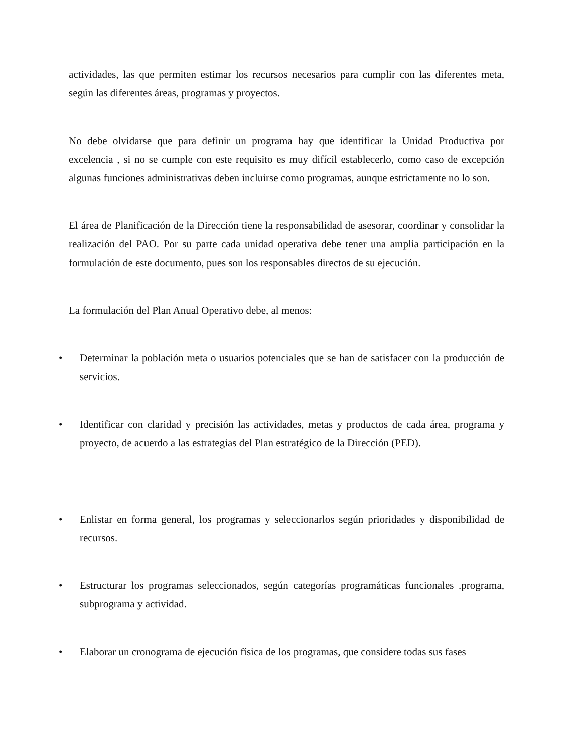actividades, las que permiten estimar los recursos necesarios para cumplir con las diferentes meta, según las diferentes áreas, programas y proyectos.
No debe olvidarse que para definir un programa hay que identificar la Unidad Productiva por excelencia , si no se cumple con este requisito es muy difícil establecerlo, como caso de excepción algunas funciones administrativas deben incluirse como programas, aunque estrictamente no lo son.
El área de Planificación de la Dirección tiene la responsabilidad de asesorar, coordinar y consolidar la realización del PAO. Por su parte cada unidad operativa debe tener una amplia participación en la formulación de este documento, pues son los responsables directos de su ejecución.
La formulación del Plan Anual Operativo debe, al menos:
• Determinar la población meta o usuarios potenciales que se han de satisfacer con la producción de servicios.
• Identificar con claridad y precisión las actividades, metas y productos de cada área, programa y proyecto, de acuerdo a las estrategias del Plan estratégico de la Dirección (PED).
• Enlistar en forma general, los programas y seleccionarlos según prioridades y disponibilidad de recursos.
• Estructurar los programas seleccionados, según categorías programáticas funcionales .programa, subprograma y actividad.
• Elaborar un cronograma de ejecución física de los programas, que considere todas sus fases